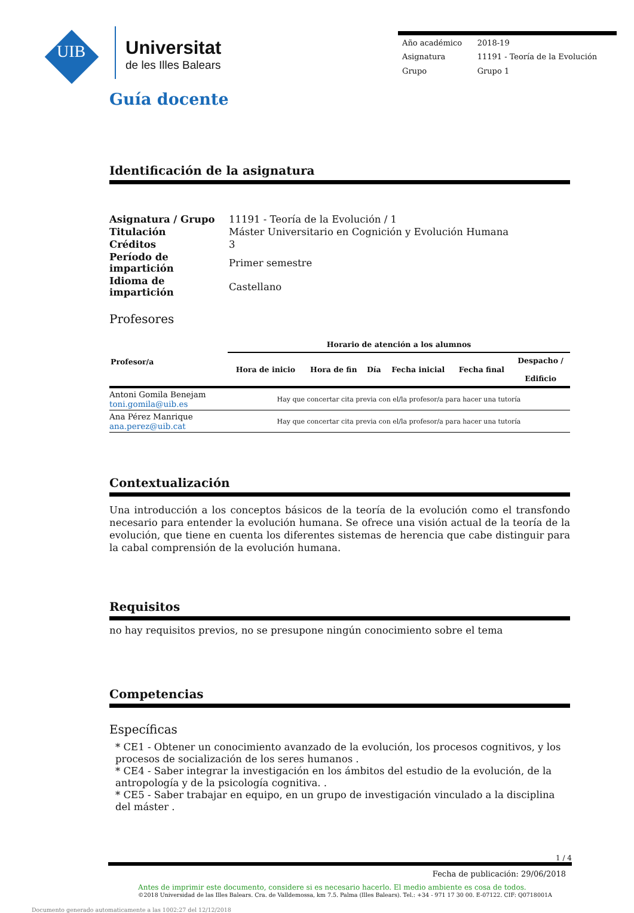UIB
Universitat
de les Illes Balears
| Año académico | 2018-19 |
| Asignatura | 11191 - Teoría de la Evolución |
| Grupo | Grupo 1 |
Guía docente
Identificación de la asignatura
| Asignatura / Grupo | 11191 - Teoría de la Evolución / 1 |
| Titulación | Máster Universitario en Cognición y Evolución Humana |
| Créditos | 3 |
| Período de impartición | Primer semestre |
| Idioma de impartición | Castellano |
Profesores
| Profesor/a | Horario de atención a los alumnos | | | | | |
| --- | --- | --- | --- | --- | --- | --- |
| | Hora de inicio | Hora de fin | Día | Fecha inicial | Fecha final | Despacho / Edificio |
| Antoni Gomila Benejam toni.gomila@uib.es | Hay que concertar cita previa con el/la profesor/a para hacer una tutoría | | | | | |
| Ana Pérez Manrique ana.perez@uib.cat | Hay que concertar cita previa con el/la profesor/a para hacer una tutoría | | | | | |
Contextualización
Una introducción a los conceptos básicos de la teoría de la evolución como el transfondo necesario para entender la evolución humana. Se ofrece una visión actual de la teoría de la evolución, que tiene en cuenta los diferentes sistemas de herencia que cabe distinguir para la cabal comprensión de la evolución humana.
Requisitos
no hay requisitos previos, no se presupone ningún conocimiento sobre el tema
Competencias
Específicas
* CE1 - Obtener un conocimiento avanzado de la evolución, los procesos cognitivos, y los procesos de socialización de los seres humanos .
* CE4 - Saber integrar la investigación en los ámbitos del estudio de la evolución, de la antropología y de la psicología cognitiva. .
* CE5 - Saber trabajar en equipo, en un grupo de investigación vinculado a la disciplina del máster .
1 / 4
Fecha de publicación: 29/06/2018
Antes de imprimir este documento, considere si es necesario hacerlo. El medio ambiente es cosa de todos.
©2018 Universidad de las Illes Balears. Cra. de Valldemossa, km 7.5. Palma (Illes Balears). Tel.: +34 - 971 17 30 00. E-07122. CIF: Q0718001A
Documento generado automaticamente a las 1002:27 del 12/12/2018